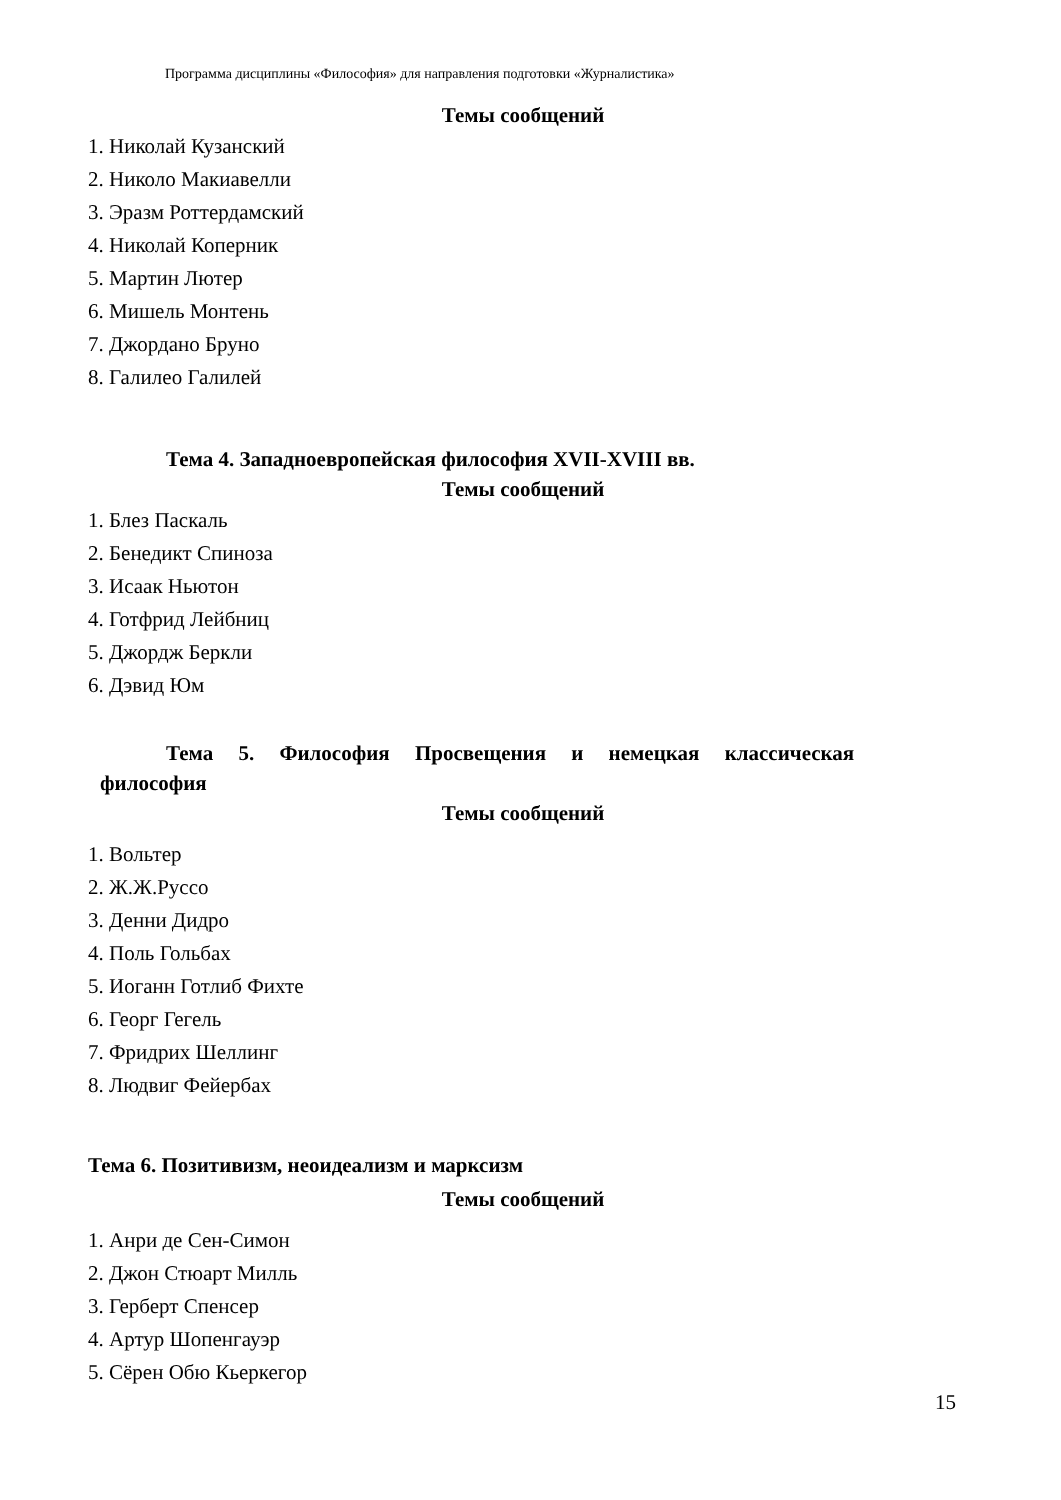Программа дисциплины «Философия» для направления подготовки «Журналистика»
Темы сообщений
1. Николай Кузанский
2. Николо Макиавелли
3. Эразм Роттердамский
4. Николай Коперник
5. Мартин Лютер
6. Мишель Монтень
7. Джордано Бруно
8. Галилео Галилей
Тема 4. Западноевропейская философия XVII-XVIII вв.
Темы сообщений
1. Блез Паскаль
2. Бенедикт Спиноза
3. Исаак Ньютон
4. Готфрид Лейбниц
5. Джордж Беркли
6. Дэвид Юм
Тема 5. Философия Просвещения и немецкая классическая
философия
Темы сообщений
1. Вольтер
2. Ж.Ж.Руссо
3. Денни Дидро
4. Поль Гольбах
5. Иоганн Готлиб Фихте
6. Георг Гегель
7. Фридрих Шеллинг
8. Людвиг Фейербах
Тема 6. Позитивизм, неоидеализм и марксизм
Темы сообщений
1. Анри де Сен-Симон
2. Джон Стюарт Милль
3. Герберт Спенсер
4. Артур Шопенгауэр
5. Сёрен Обю Кьеркегор
15